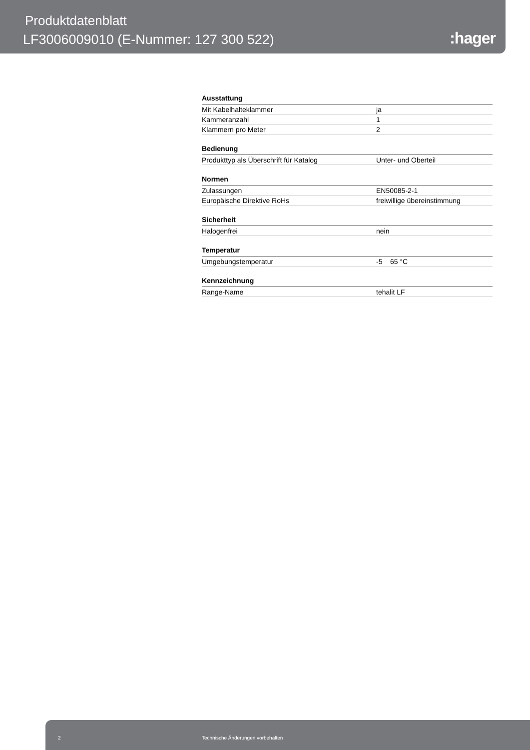Produktdatenblatt
LF3006009010 (E-Nummer: 127 300 522)
:hager
Ausstattung
| Mit Kabelhalteklammer | ja |
| Kammeranzahl | 1 |
| Klammern pro Meter | 2 |
Bedienung
| Produkttyp als Überschrift für Katalog | Unter- und Oberteil |
Normen
| Zulassungen | EN50085-2-1 |
| Europäische Direktive RoHs | freiwillige übereinstimmung |
Sicherheit
| Halogenfrei | nein |
Temperatur
| Umgebungstemperatur | -5 65 °C |
Kennzeichnung
| Range-Name | tehalit LF |
2 Technische Änderungen vorbehalten